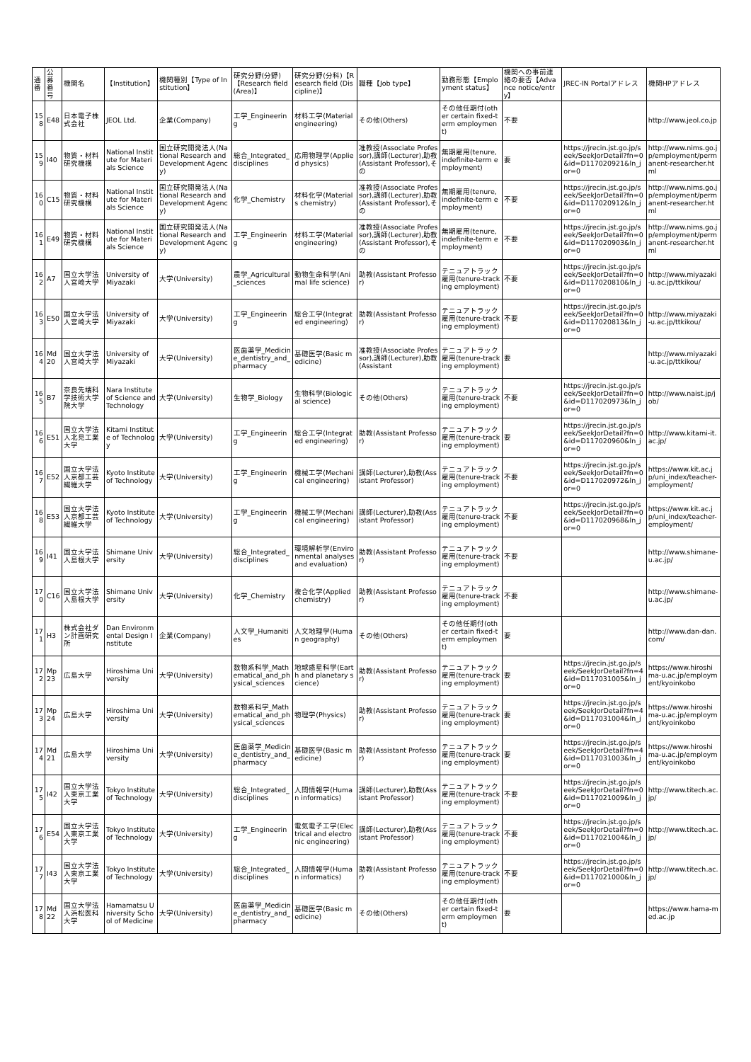| 通番 | 公募番号 | 機関名 | 【Institution】 | 機関種別【Type of Institution】 | 研究分野(分野)【Research field (Area)】 | 研究分野(分科)【Research field (Discipline)】 | 職種【Job type】 | 勤務形態【Employment status】 | 機関への事前連絡の要否【Advance notice/entry】 | JREC-IN Portalアドレス | 機関HPアドレス |
| --- | --- | --- | --- | --- | --- | --- | --- | --- | --- | --- | --- |
| 158 | E48 | 日本電子株式会社 | JEOL Ltd. | 企業(Company) | 工学_Engineering | 材料工学(Material engineering) | その他(Others) | その他任期付(other certain fixed-term employment) | 不要 | | http://www.jeol.co.jp |
| 159 | I40 | 物質・材料研究機構 | National Institute for Materials Science | 国立研究開発法人(National Research and Development Agency) | 総合_Integrated_disciplines | 応用物理学(Applied physics) | 准教授(Associate Professor),講師(Lecturer),助教(Assistant Professor),その | 無期雇用(tenure, indefinite-term employment) | 要 | https://jrecin.jst.go.jp/seek/SeekJorDetail?fn=0&id=D117020921&ln_jor=0 | http://www.nims.go.jp/employment/permanent-researcher.html |
| 160 | C15 | 物質・材料研究機構 | National Institute for Materials Science | 国立研究開発法人(National Research and Development Agency) | 化学_Chemistry | 材料化学(Materials chemistry) | 准教授(Associate Professor),講師(Lecturer),助教(Assistant Professor),その | 無期雇用(tenure, indefinite-term employment) | 不要 | https://jrecin.jst.go.jp/seek/SeekJorDetail?fn=0&id=D117020912&ln_jor=0 | http://www.nims.go.jp/employment/permanent-researcher.html |
| 161 | E49 | 物質・材料研究機構 | National Institute for Materials Science | 国立研究開発法人(National Research and Development Agency) | 工学_Engineering | 材料工学(Material engineering) | 准教授(Associate Professor),講師(Lecturer),助教(Assistant Professor),その | 無期雇用(tenure, indefinite-term employment) | 不要 | https://jrecin.jst.go.jp/seek/SeekJorDetail?fn=0&id=D117020903&ln_jor=0 | http://www.nims.go.jp/employment/permanent-researcher.html |
| 162 | A7 | 国立大学法人宮崎大学 | University of Miyazaki | 大学(University) | 農学_Agricultural_sciences | 動物生命科学(Animal life science) | 助教(Assistant Professor) | テニュアトラック雇用(tenure-tracking employment) | 不要 | https://jrecin.jst.go.jp/seek/SeekJorDetail?fn=0&id=D117020810&ln_jor=0 | http://www.miyazaki-u.ac.jp/ttkikou/ |
| 163 | E50 | 国立大学法人宮崎大学 | University of Miyazaki | 大学(University) | 工学_Engineering | 総合工学(Integrated engineering) | 助教(Assistant Professor) | テニュアトラック雇用(tenure-tracking employment) | 不要 | https://jrecin.jst.go.jp/seek/SeekJorDetail?fn=0&id=D117020813&ln_jor=0 | http://www.miyazaki-u.ac.jp/ttkikou/ |
| 164 | Md20 | 国立大学法人宮崎大学 | University of Miyazaki | 大学(University) | 医歯薬学_Medicine_dentistry_and_pharmacy | 基礎医学(Basic medicine) | 准教授(Associate Professor),講師(Lecturer),助教(Assistant | テニュアトラック雇用(tenure-tracking employment) | 要 | | http://www.miyazaki-u.ac.jp/ttkikou/ |
| 165 | B7 | 奈良先端科学技術大学院大学 | Nara Institute of Science and Technology | 大学(University) | 生物学_Biology | 生物科学(Biological science) | その他(Others) | テニュアトラック雇用(tenure-tracking employment) | 不要 | https://jrecin.jst.go.jp/seek/SeekJorDetail?fn=0&id=D117020973&ln_jor=0 | http://www.naist.jp/job/ |
| 166 | E51 | 国立大学法人北見工業大学 | Kitami Institute of Technology | 大学(University) | 工学_Engineering | 総合工学(Integrated engineering) | 助教(Assistant Professor) | テニュアトラック雇用(tenure-tracking employment) | 要 | https://jrecin.jst.go.jp/seek/SeekJorDetail?fn=0&id=D117020960&ln_jor=0 | http://www.kitami-it.ac.jp/ |
| 167 | E52 | 国立大学法人京都工芸繊維大学 | Kyoto Institute of Technology | 大学(University) | 工学_Engineering | 機械工学(Mechanical engineering) | 講師(Lecturer),助教(Assistant Professor) | テニュアトラック雇用(tenure-tracking employment) | 不要 | https://jrecin.jst.go.jp/seek/SeekJorDetail?fn=0&id=D117020972&ln_jor=0 | https://www.kit.ac.jp/uni_index/teacher-employment/ |
| 168 | E53 | 国立大学法人京都工芸繊維大学 | Kyoto Institute of Technology | 大学(University) | 工学_Engineering | 機械工学(Mechanical engineering) | 講師(Lecturer),助教(Assistant Professor) | テニュアトラック雇用(tenure-tracking employment) | 不要 | https://jrecin.jst.go.jp/seek/SeekJorDetail?fn=0&id=D117020968&ln_jor=0 | https://www.kit.ac.jp/uni_index/teacher-employment/ |
| 169 | I41 | 国立大学法人島根大学 | Shimane University | 大学(University) | 総合_Integrated_disciplines | 環境解析学(Environmental analyses and evaluation) | 助教(Assistant Professor) | テニュアトラック雇用(tenure-tracking employment) | 不要 | | http://www.shimane-u.ac.jp/ |
| 170 | C16 | 国立大学法人島根大学 | Shimane University | 大学(University) | 化学_Chemistry | 複合化学(Applied chemistry) | 助教(Assistant Professor) | テニュアトラック雇用(tenure-tracking employment) | 不要 | | http://www.shimane-u.ac.jp/ |
| 171 | H3 | 株式会社ダン計画研究所 | Dan Environmental Design Institute | 企業(Company) | 人文学_Humanities | 人文地理学(Human geography) | その他(Others) | その他任期付(other certain fixed-term employment) | 要 | | http://www.dan-dan.com/ |
| 172 | Mp23 | 広島大学 | Hiroshima University | 大学(University) | 数物系科学_Mathematical_and_physical_sciences | 地球惑星科学(Earth and planetary science) | 助教(Assistant Professor) | テニュアトラック雇用(tenure-tracking employment) | 要 | https://jrecin.jst.go.jp/seek/SeekJorDetail?fn=4&id=D117031005&ln_jor=0 | https://www.hiroshima-u.ac.jp/employment/kyoinkobo |
| 173 | Mp24 | 広島大学 | Hiroshima University | 大学(University) | 数物系科学_Mathematical_and_physical_sciences | 物理学(Physics) | 助教(Assistant Professor) | テニュアトラック雇用(tenure-tracking employment) | 要 | https://jrecin.jst.go.jp/seek/SeekJorDetail?fn=4&id=D117031004&ln_jor=0 | https://www.hiroshima-u.ac.jp/employment/kyoinkobo |
| 174 | Md21 | 広島大学 | Hiroshima University | 大学(University) | 医歯薬学_Medicine_dentistry_and_pharmacy | 基礎医学(Basic medicine) | 助教(Assistant Professor) | テニュアトラック雇用(tenure-tracking employment) | 要 | https://jrecin.jst.go.jp/seek/SeekJorDetail?fn=4&id=D117031003&ln_jor=0 | https://www.hiroshima-u.ac.jp/employment/kyoinkobo |
| 175 | I42 | 国立大学法人東京工業大学 | Tokyo Institute of Technology | 大学(University) | 総合_Integrated_disciplines | 人間情報学(Human informatics) | 講師(Lecturer),助教(Assistant Professor) | テニュアトラック雇用(tenure-tracking employment) | 不要 | https://jrecin.jst.go.jp/seek/SeekJorDetail?fn=0&id=D117021009&ln_jor=0 | http://www.titech.ac.jp/ |
| 176 | E54 | 国立大学法人東京工業大学 | Tokyo Institute of Technology | 大学(University) | 工学_Engineering | 電気電子工学(Electrical and electronic engineering) | 講師(Lecturer),助教(Assistant Professor) | テニュアトラック雇用(tenure-tracking employment) | 不要 | https://jrecin.jst.go.jp/seek/SeekJorDetail?fn=0&id=D117021004&ln_jor=0 | http://www.titech.ac.jp/ |
| 177 | I43 | 国立大学法人東京工業大学 | Tokyo Institute of Technology | 大学(University) | 総合_Integrated_disciplines | 人間情報学(Human informatics) | 助教(Assistant Professor) | テニュアトラック雇用(tenure-tracking employment) | 不要 | https://jrecin.jst.go.jp/seek/SeekJorDetail?fn=0&id=D117021000&ln_jor=0 | http://www.titech.ac.jp/ |
| 178 | Md22 | 国立大学法人浜松医科大学 | Hamamatsu University School of Medicine | 大学(University) | 医歯薬学_Medicine_dentistry_and_pharmacy | 基礎医学(Basic medicine) | その他(Others) | その他任期付(other certain fixed-term employment) | 要 | | https://www.hama-med.ac.jp |